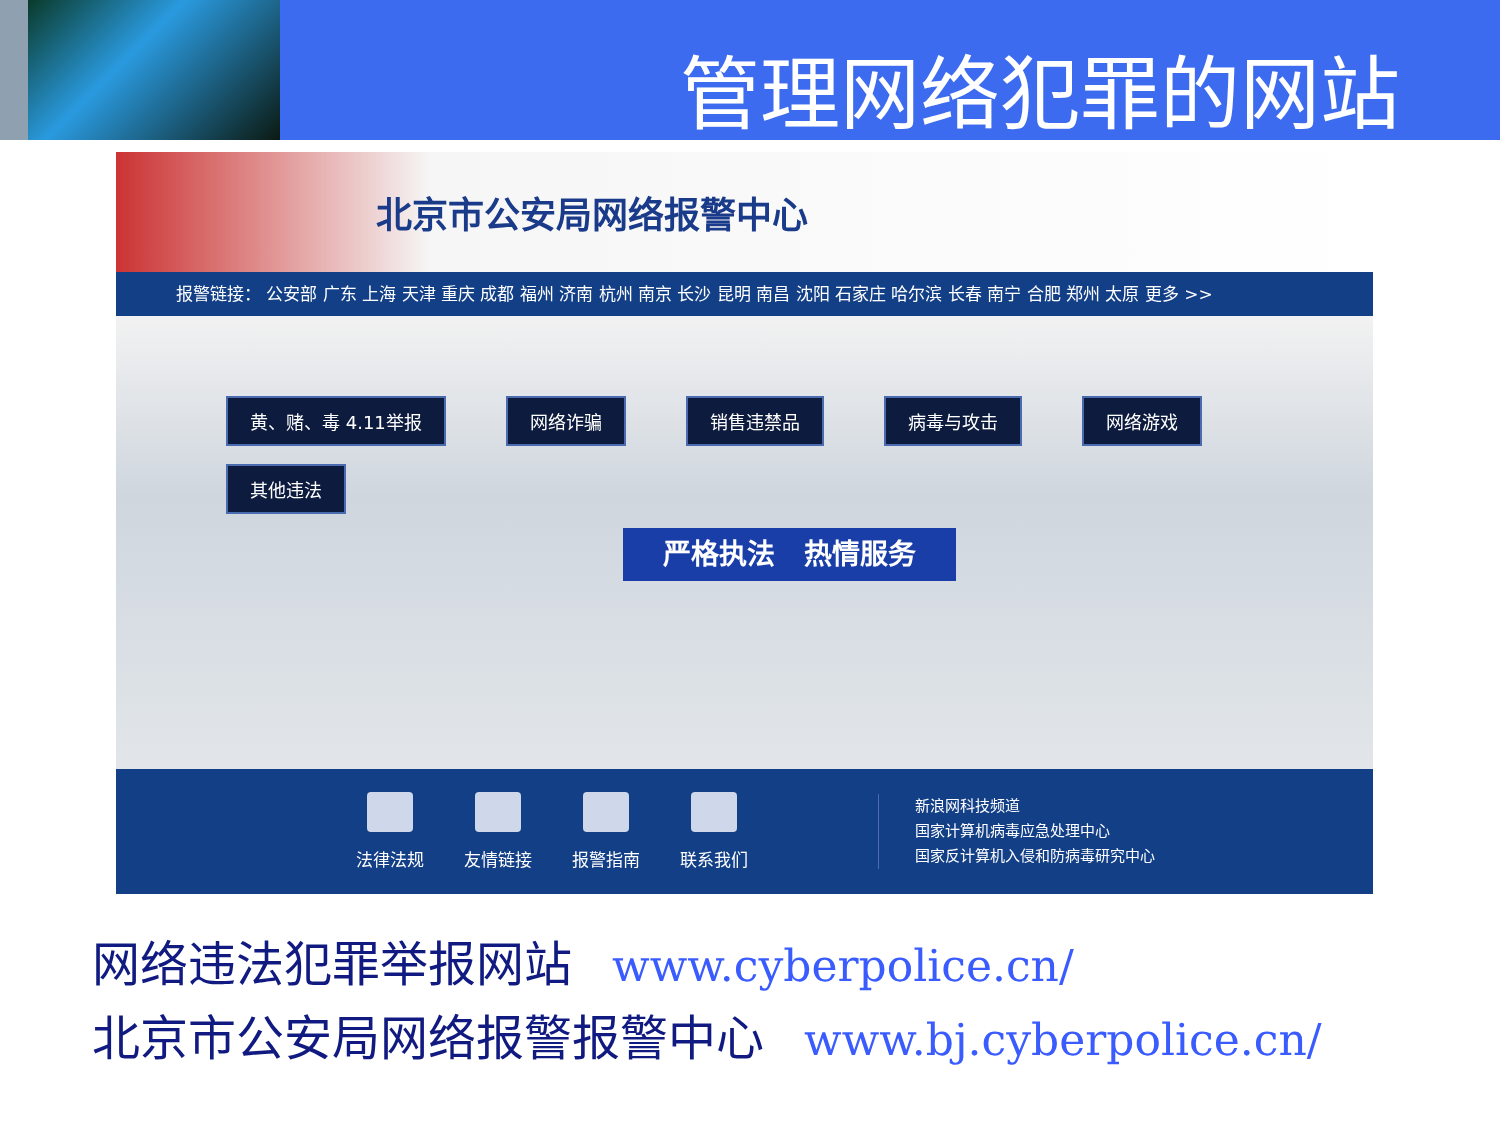管理网络犯罪的网站
北京市公安局网络报警中心
报警链接： 公安部 广东 上海 天津 重庆 成都 福州 济南 杭州 南京 长沙 昆明 南昌 沈阳 石家庄 哈尔滨 长春 南宁 合肥 郑州 太原 更多 >>
黄、赌、毒 4.11举报 网络诈骗 销售违禁品 病毒与攻击 网络游戏 其他违法
严格执法 热情服务
法律法规 友情链接 报警指南 联系我们
新浪网科技频道
国家计算机病毒应急处理中心
国家反计算机入侵和防病毒研究中心
网络违法犯罪举报网站 www.cyberpolice.cn/
北京市公安局网络报警报警中心 www.bj.cyberpolice.cn/